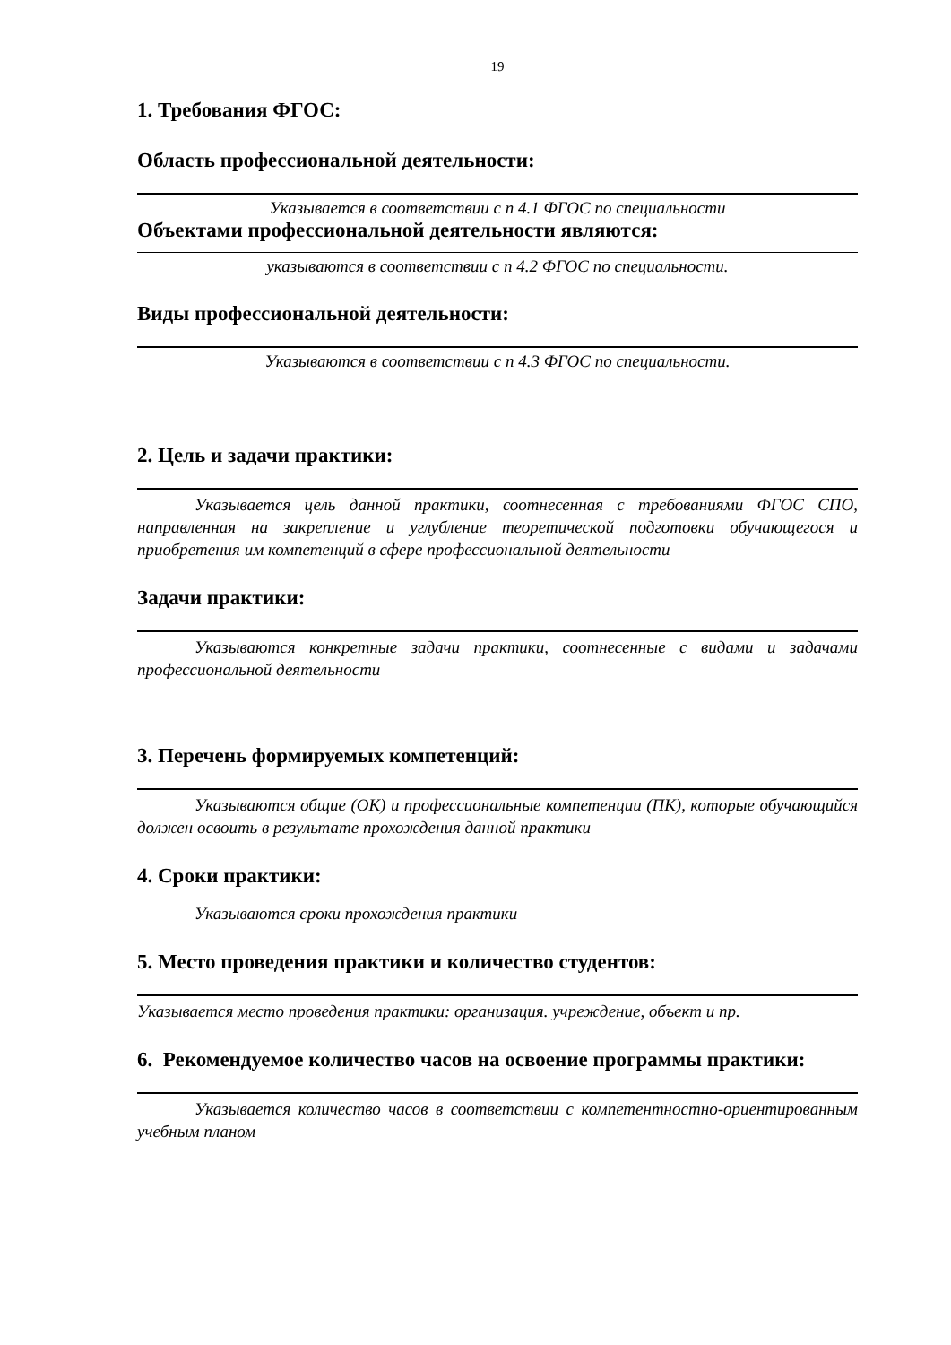19
1. Требования ФГОС:
Область профессиональной деятельности:
Указывается в соответствии с п 4.1 ФГОС по специальности
Объектами профессиональной деятельности являются:
указываются в соответствии с п 4.2 ФГОС по специальности.
Виды профессиональной деятельности:
Указываются в соответствии с п 4.3 ФГОС по специальности.
2. Цель и задачи практики:
Указывается цель данной практики, соотнесенная с требованиями ФГОС СПО, направленная на закрепление и углубление теоретической подготовки обучающегося и приобретения им компетенций в сфере профессиональной деятельности
Задачи практики:
Указываются конкретные задачи практики, соотнесенные с видами и задачами профессиональной деятельности
3. Перечень формируемых компетенций:
Указываются общие (ОК) и профессиональные компетенции (ПК), которые обучающийся должен освоить в результате прохождения данной практики
4. Сроки практики:
Указываются сроки прохождения практики
5. Место проведения практики и количество студентов:
Указывается место проведения практики: организация. учреждение, объект и пр.
6. Рекомендуемое количество часов на освоение программы практики:
Указывается количество часов в соответствии с компетентностно-ориентированным учебным планом